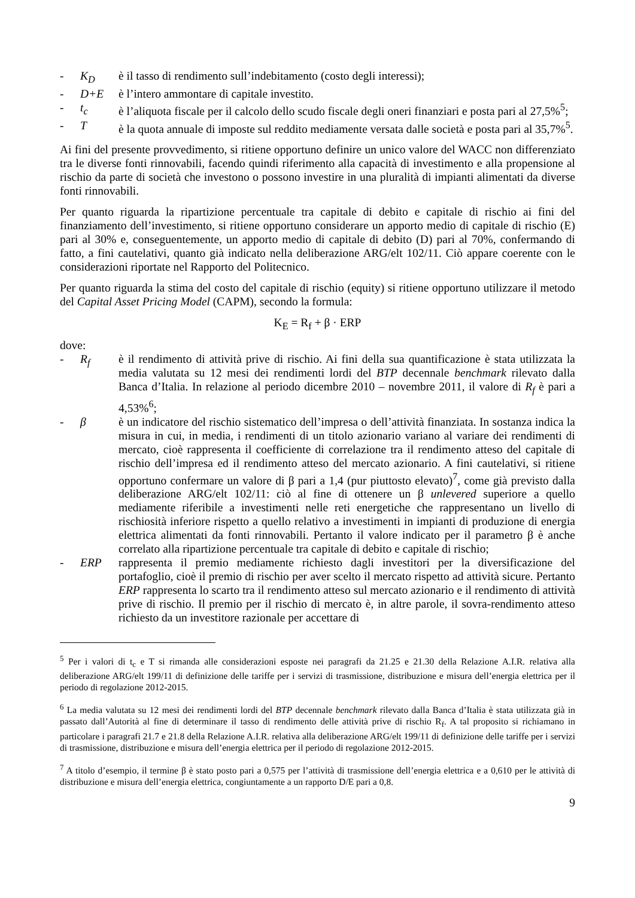- K<sub>D</sub> è il tasso di rendimento sull’indebitamento (costo degli interessi);
- D+E è l’intero ammontare di capitale investito.
- t<sub>c</sub> è l’aliquota fiscale per il calcolo dello scudo fiscale degli oneri finanziari e posta pari al 27,5%<sup>5</sup>;
- T è la quota annuale di imposte sul reddito mediamente versata dalle società e posta pari al 35,7%<sup>5</sup>.
Ai fini del presente provvedimento, si ritiene opportuno definire un unico valore del WACC non differenziato tra le diverse fonti rinnovabili, facendo quindi riferimento alla capacità di investimento e alla propensione al rischio da parte di società che investono o possono investire in una pluralità di impianti alimentati da diverse fonti rinnovabili.
Per quanto riguarda la ripartizione percentuale tra capitale di debito e capitale di rischio ai fini del finanziamento dell’investimento, si ritiene opportuno considerare un apporto medio di capitale di rischio (E) pari al 30% e, conseguentemente, un apporto medio di capitale di debito (D) pari al 70%, confermando di fatto, a fini cautelativi, quanto già indicato nella deliberazione ARG/elt 102/11. Ciò appare coerente con le considerazioni riportate nel Rapporto del Politecnico.
Per quanto riguarda la stima del costo del capitale di rischio (equity) si ritiene opportuno utilizzare il metodo del Capital Asset Pricing Model (CAPM), secondo la formula:
K<sub>E</sub> = R<sub>f</sub> + β · ERP
dove:
- R<sub>f</sub> è il rendimento di attività prive di rischio. Ai fini della sua quantificazione è stata utilizzata la media valutata su 12 mesi dei rendimenti lordi del BTP decennale benchmark rilevato dalla Banca d’Italia. In relazione al periodo dicembre 2010 – novembre 2011, il valore di R<sub>f</sub> è pari a 4,53%<sup>6</sup>;
- β è un indicatore del rischio sistematico dell’impresa o dell’attività finanziata. In sostanza indica la misura in cui, in media, i rendimenti di un titolo azionario variano al variare dei rendimenti di mercato, cioè rappresenta il coefficiente di correlazione tra il rendimento atteso del capitale di rischio dell’impresa ed il rendimento atteso del mercato azionario. A fini cautelativi, si ritiene opportuno confermare un valore di β pari a 1,4 (pur piuttosto elevato)<sup>7</sup>, come già previsto dalla deliberazione ARG/elt 102/11: ciò al fine di ottenere un β unlevered superiore a quello mediamente riferibile a investimenti nelle reti energetiche che rappresentano un livello di rischiosità inferiore rispetto a quello relativo a investimenti in impianti di produzione di energia elettrica alimentati da fonti rinnovabili. Pertanto il valore indicato per il parametro β è anche correlato alla ripartizione percentuale tra capitale di debito e capitale di rischio;
- ERP rappresenta il premio mediamente richiesto dagli investitori per la diversificazione del portafoglio, cioè il premio di rischio per aver scelto il mercato rispetto ad attività sicure. Pertanto ERP rappresenta lo scarto tra il rendimento atteso sul mercato azionario e il rendimento di attività prive di rischio. Il premio per il rischio di mercato è, in altre parole, il sovra-rendimento atteso richiesto da un investitore razionale per accettare di
<sup>5</sup> Per i valori di t<sub>c</sub> e T si rimanda alle considerazioni esposte nei paragrafi da 21.25 e 21.30 della Relazione A.I.R. relativa alla deliberazione ARG/elt 199/11 di definizione delle tariffe per i servizi di trasmissione, distribuzione e misura dell’energia elettrica per il periodo di regolazione 2012-2015.
<sup>6</sup> La media valutata su 12 mesi dei rendimenti lordi del BTP decennale benchmark rilevato dalla Banca d’Italia è stata utilizzata già in passato dall’Autorità al fine di determinare il tasso di rendimento delle attività prive di rischio R<sub>f</sub>. A tal proposito si richiamano in particolare i paragrafi 21.7 e 21.8 della Relazione A.I.R. relativa alla deliberazione ARG/elt 199/11 di definizione delle tariffe per i servizi di trasmissione, distribuzione e misura dell’energia elettrica per il periodo di regolazione 2012-2015.
<sup>7</sup> A titolo d’esempio, il termine β è stato posto pari a 0,575 per l’attività di trasmissione dell’energia elettrica e a 0,610 per le attività di distribuzione e misura dell’energia elettrica, congiuntamente a un rapporto D/E pari a 0,8.
9